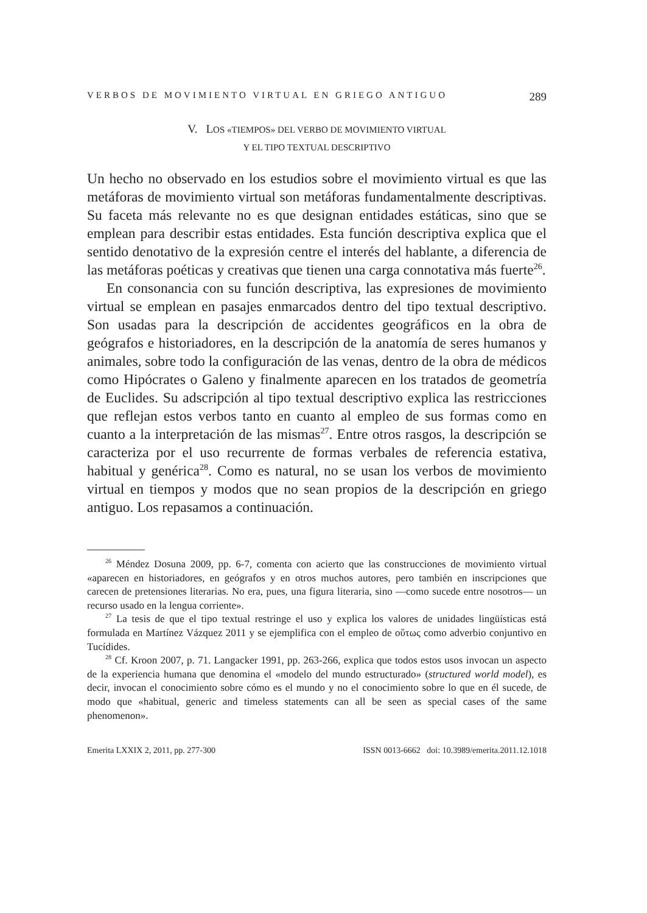VERBOS DE MOVIMIENTO VIRTUAL EN GRIEGO ANTIGUO 289
V. LOS «TIEMPOS» DEL VERBO DE MOVIMIENTO VIRTUAL
Y EL TIPO TEXTUAL DESCRIPTIVO
Un hecho no observado en los estudios sobre el movimiento virtual es que las metáforas de movimiento virtual son metáforas fundamentalmente descriptivas. Su faceta más relevante no es que designan entidades estáticas, sino que se emplean para describir estas entidades. Esta función descriptiva explica que el sentido denotativo de la expresión centre el interés del hablante, a diferencia de las metáforas poéticas y creativas que tienen una carga connotativa más fuerte<sup>26</sup>.
En consonancia con su función descriptiva, las expresiones de movimiento virtual se emplean en pasajes enmarcados dentro del tipo textual descriptivo. Son usadas para la descripción de accidentes geográficos en la obra de geógrafos e historiadores, en la descripción de la anatomía de seres humanos y animales, sobre todo la configuración de las venas, dentro de la obra de médicos como Hipócrates o Galeno y finalmente aparecen en los tratados de geometría de Euclides. Su adscripción al tipo textual descriptivo explica las restricciones que reflejan estos verbos tanto en cuanto al empleo de sus formas como en cuanto a la interpretación de las mismas<sup>27</sup>. Entre otros rasgos, la descripción se caracteriza por el uso recurrente de formas verbales de referencia estativa, habitual y genérica<sup>28</sup>. Como es natural, no se usan los verbos de movimiento virtual en tiempos y modos que no sean propios de la descripción en griego antiguo. Los repasamos a continuación.
<sup>26</sup> Méndez Dosuna 2009, pp. 6-7, comenta con acierto que las construcciones de movimiento virtual «aparecen en historiadores, en geógrafos y en otros muchos autores, pero también en inscripciones que carecen de pretensiones literarias. No era, pues, una figura literaria, sino —como sucede entre nosotros— un recurso usado en la lengua corriente».
<sup>27</sup> La tesis de que el tipo textual restringe el uso y explica los valores de unidades lingüísticas está formulada en Martínez Vázquez 2011 y se ejemplifica con el empleo de οὕτως como adverbio conjuntivo en Tucídides.
<sup>28</sup> Cf. Kroon 2007, p. 71. Langacker 1991, pp. 263-266, explica que todos estos usos invocan un aspecto de la experiencia humana que denomina el «modelo del mundo estructurado» (structured world model), es decir, invocan el conocimiento sobre cómo es el mundo y no el conocimiento sobre lo que en él sucede, de modo que «habitual, generic and timeless statements can all be seen as special cases of the same phenomenon».
Emerita LXXIX 2, 2011, pp. 277-300 ISSN 0013-6662 doi: 10.3989/emerita.2011.12.1018